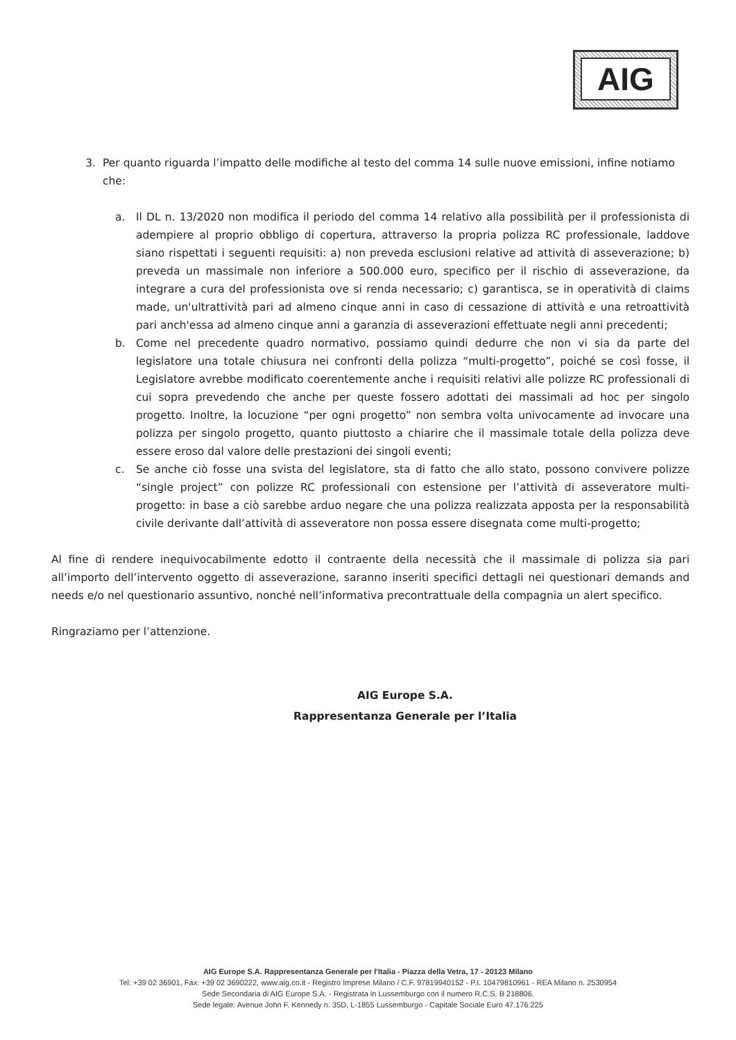AIG
3. Per quanto riguarda l’impatto delle modifiche al testo del comma 14 sulle nuove emissioni, infine notiamo che:
a. Il DL n. 13/2020 non modifica il periodo del comma 14 relativo alla possibilità per il professionista di adempiere al proprio obbligo di copertura, attraverso la propria polizza RC professionale, laddove siano rispettati i seguenti requisiti: a) non preveda esclusioni relative ad attività di asseverazione; b) preveda un massimale non inferiore a 500.000 euro, specifico per il rischio di asseverazione, da integrare a cura del professionista ove si renda necessario; c) garantisca, se in operatività di claims made, un'ultrattività pari ad almeno cinque anni in caso di cessazione di attività e una retroattività pari anch'essa ad almeno cinque anni a garanzia di asseverazioni effettuate negli anni precedenti;
b. Come nel precedente quadro normativo, possiamo quindi dedurre che non vi sia da parte del legislatore una totale chiusura nei confronti della polizza “multi-progetto”, poiché se così fosse, il Legislatore avrebbe modificato coerentemente anche i requisiti relativi alle polizze RC professionali di cui sopra prevedendo che anche per queste fossero adottati dei massimali ad hoc per singolo progetto. Inoltre, la locuzione “per ogni progetto” non sembra volta univocamente ad invocare una polizza per singolo progetto, quanto piuttosto a chiarire che il massimale totale della polizza deve essere eroso dal valore delle prestazioni dei singoli eventi;
c. Se anche ciò fosse una svista del legislatore, sta di fatto che allo stato, possono convivere polizze “single project” con polizze RC professionali con estensione per l’attività di asseveratore multi-progetto: in base a ciò sarebbe arduo negare che una polizza realizzata apposta per la responsabilità civile derivante dall’attività di asseveratore non possa essere disegnata come multi-progetto;
Al fine di rendere inequivocabilmente edotto il contraente della necessità che il massimale di polizza sia pari all’importo dell’intervento oggetto di asseverazione, saranno inseriti specifici dettagli nei questionari demands and needs e/o nel questionario assuntivo, nonché nell’informativa precontrattuale della compagnia un alert specifico.
Ringraziamo per l’attenzione.
AIG Europe S.A.
Rappresentanza Generale per l’Italia
AIG Europe S.A. Rappresentanza Generale per l'Italia - Piazza della Vetra, 17 - 20123 Milano
Tel: +39 02 36901, Fax: +39 02 3690222, www.aig.co.it - Registro Imprese Milano / C.F. 97819940152 - P.I. 10479810961 - REA Milano n. 2530954
Sede Secondaria di AIG Europe S.A. - Registrata in Lussemburgo con il numero R.C.S. B 218806.
Sede legale: Avenue John F. Kennedy n. 35D, L-1855 Lussemburgo - Capitale Sociale Euro 47.176.225